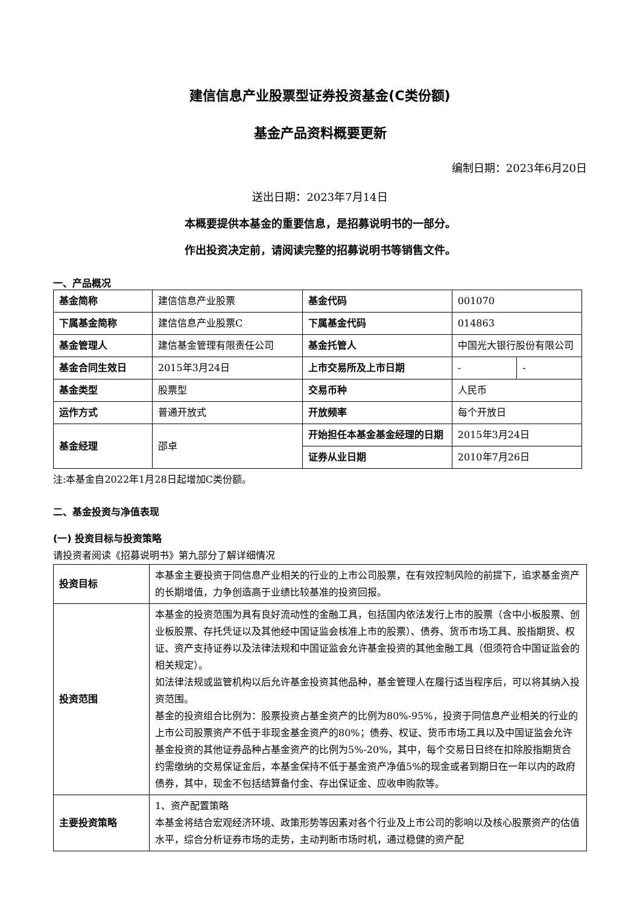建信信息产业股票型证券投资基金(C类份额)
基金产品资料概要更新
编制日期：2023年6月20日
送出日期：2023年7月14日
本概要提供本基金的重要信息，是招募说明书的一部分。
作出投资决定前，请阅读完整的招募说明书等销售文件。
一、产品概况
| 基金简称 | 建信信息产业股票 | 基金代码 | 001070 | |
| 下属基金简称 | 建信信息产业股票C | 下属基金代码 | 014863 | |
| 基金管理人 | 建信基金管理有限责任公司 | 基金托管人 | 中国光大银行股份有限公司 | |
| 基金合同生效日 | 2015年3月24日 | 上市交易所及上市日期 | - | - |
| 基金类型 | 股票型 | 交易币种 | 人民币 | |
| 运作方式 | 普通开放式 | 开放频率 | 每个开放日 | |
| 基金经理 | 邵卓 | 开始担任本基金基金经理的日期 | 2015年3月24日 | |
| | | 证券从业日期 | 2010年7月26日 | |
注:本基金自2022年1月28日起增加C类份额。
二、基金投资与净值表现
(一) 投资目标与投资策略
请投资者阅读《招募说明书》第九部分了解详细情况
| 投资目标 | 本基金主要投资于同信息产业相关的行业的上市公司股票，在有效控制风险的前提下，追求基金资产的长期增值，力争创造高于业绩比较基准的投资回报。 |
| 投资范围 | 本基金的投资范围为具有良好流动性的金融工具，包括国内依法发行上市的股票（含中小板股票、创业板股票、存托凭证以及其他经中国证监会核准上市的股票）、债券、货币市场工具、股指期货、权证、资产支持证券以及法律法规和中国证监会允许基金投资的其他金融工具（但须符合中国证监会的相关规定）。 如法律法规或监管机构以后允许基金投资其他品种，基金管理人在履行适当程序后，可以将其纳入投资范围。 基金的投资组合比例为：股票投资占基金资产的比例为80%-95%，投资于同信息产业相关的行业的上市公司股票资产不低于非现金基金资产的80%；债券、权证、货币市场工具以及中国证监会允许基金投资的其他证券品种占基金资产的比例为5%-20%，其中，每个交易日日终在扣除股指期货合约需缴纳的交易保证金后，本基金保持不低于基金资产净值5%的现金或者到期日在一年以内的政府债券，其中，现金不包括结算备付金、存出保证金、应收申购款等。 |
| 主要投资策略 | 1、资产配置策略 本基金将结合宏观经济环境、政策形势等因素对各个行业及上市公司的影响以及核心股票资产的估值水平，综合分析证券市场的走势，主动判断市场时机，通过稳健的资产配 |